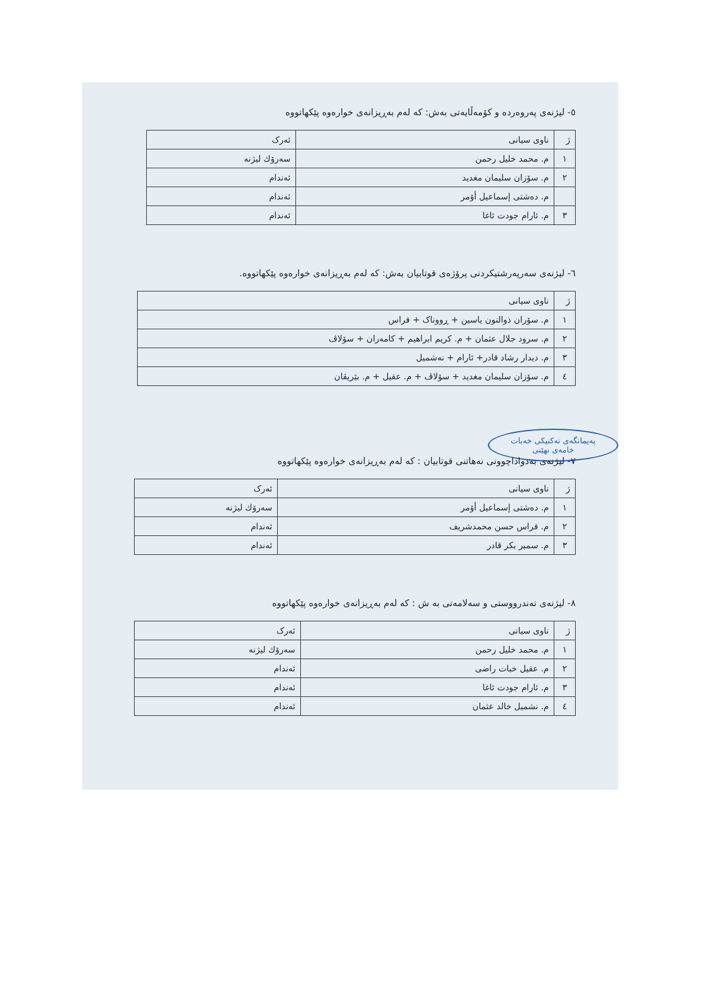٥- لیژنەی پەروەردە و کۆمەڵایەتی بەش: کە لەم بەڕیزانەی خوارەوە پێکهاتووە
| ژ | ناوی سیانی | ئەرک |
| --- | --- | --- |
| ١ | م. محمد خليل رحمن | سەرۆك لیژنە |
| ٢ | م. سۆزان سليمان مغديد | ئەندام |
| | م. دەشتی إسماعیل أۆمر | ئەندام |
| ٣ | م. ئارام جودت ئاغا | ئەندام |
٦- لیژنەی سەرپەرشتیکردنی پرۆژەی قوتابیان بەش: کە لەم بەڕیزانەی خوارەوە پێکهاتووە.
| ژ | ناوی سیانی |
| --- | --- |
| ١ | م. سۆران ذوالنون ياسين + ڕووناک + فراس |
| ٢ | م. سرود جلال عثمان + م. كريم ابراهيم + کامەران + سۆلاڤ |
| ٣ | م. دیدار رشاد قادر+ ئارام + نەشمیل |
| ٤ | م. سۆزان سليمان مغديد + سۆلاڤ + م. عقيل + م. بێریڤان |
پەیمانگەی تەکنیکی خەبات
خامەی نهێنی
٧- لیژنەی بەدواداچوونی نەهاتنی قوتابیان : کە لەم بەڕیزانەی خوارەوە پێکهاتووە
| ژ | ناوی سیانی | ئەرک |
| --- | --- | --- |
| ١ | م. دەشتی إسماعیل أۆمر | سەرۆك لیژنە |
| ٢ | م. فراس حسن محمدشريف | ئەندام |
| ٣ | م. سمير بكر قادر | ئەندام |
٨- لیژنەی تەندرووستی و سەلامەتی بە ش : کە لەم بەڕیزانەی خوارەوە پێکهاتووە
| ژ | ناوی سیانی | ئەرک |
| --- | --- | --- |
| ١ | م. محمد خليل رحمن | سەرۆك لیژنە |
| ٢ | م. عقيل خبات راضی | ئەندام |
| ٣ | م. ئارام جودت ئاغا | ئەندام |
| ٤ | م. نشميل خالد عثمان | ئەندام |